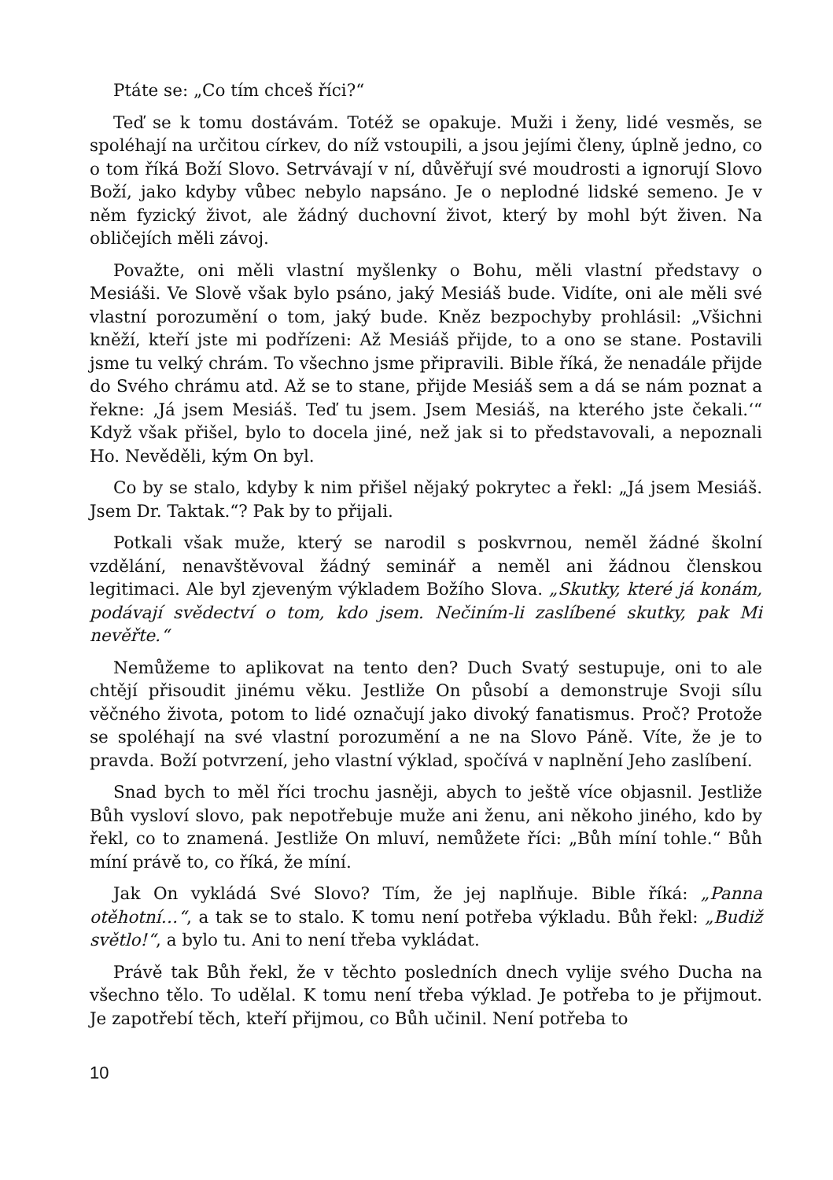Ptáte se: „Co tím chceš říci?“
Teď se k tomu dostávám. Totéž se opakuje. Muži i ženy, lidé vesměs, se spoléhají na určitou církev, do níž vstoupili, a jsou jejími členy, úplně jedno, co o tom říká Boží Slovo. Setrvávají v ní, důvěřují své moudrosti a ignorují Slovo Boží, jako kdyby vůbec nebylo napsáno. Je o neplodné lidské semeno. Je v něm fyzický život, ale žádný duchovní život, který by mohl být živen. Na obličejích měli závoj.
Považte, oni měli vlastní myšlenky o Bohu, měli vlastní představy o Mesiáši. Ve Slově však bylo psáno, jaký Mesiáš bude. Vidíte, oni ale měli své vlastní porozumění o tom, jaký bude. Kněz bezpochyby prohlásil: „Všichni kněží, kteří jste mi podřízeni: Až Mesiáš přijde, to a ono se stane. Postavili jsme tu velký chrám. To všechno jsme připravili. Bible říká, že nenadále přijde do Svého chrámu atd. Až se to stane, přijde Mesiáš sem a dá se nám poznat a řekne: ‚Já jsem Mesiáš. Teď tu jsem. Jsem Mesiáš, na kterého jste čekali.‘“ Když však přišel, bylo to docela jiné, než jak si to představovali, a nepoznali Ho. Nevěděli, kým On byl.
Co by se stalo, kdyby k nim přišel nějaký pokrytec a řekl: „Já jsem Mesiáš. Jsem Dr. Taktak.“? Pak by to přijali.
Potkali však muže, který se narodil s poskvrnou, neměl žádné školní vzdělání, nenavštěvoval žádný seminář a neměl ani žádnou členskou legitimaci. Ale byl zjeveným výkladem Božího Slova. „Skutky, které já konám, podávají svědectví o tom, kdo jsem. Nečiním-li zaslíbené skutky, pak Mi nevěřte.“
Nemůžeme to aplikovat na tento den? Duch Svatý sestupuje, oni to ale chtějí přisoudit jinému věku. Jestliže On působí a demonstruje Svoji sílu věčného života, potom to lidé označují jako divoký fanatismus. Proč? Protože se spoléhají na své vlastní porozumění a ne na Slovo Páně. Víte, že je to pravda. Boží potvrzení, jeho vlastní výklad, spočívá v naplnění Jeho zaslíbení.
Snad bych to měl říci trochu jasněji, abych to ještě více objasnil. Jestliže Bůh vysloví slovo, pak nepotřebuje muže ani ženu, ani někoho jiného, kdo by řekl, co to znamená. Jestliže On mluví, nemůžete říci: „Bůh míní tohle.“ Bůh míní právě to, co říká, že míní.
Jak On vykládá Své Slovo? Tím, že jej naplňuje. Bible říká: „Panna otěhotní…“, a tak se to stalo. K tomu není potřeba výkladu. Bůh řekl: „Budiž světlo!“, a bylo tu. Ani to není třeba vykládat.
Právě tak Bůh řekl, že v těchto posledních dnech vylije svého Ducha na všechno tělo. To udělal. K tomu není třeba výklad. Je potřeba to je přijmout. Je zapotřebí těch, kteří přijmou, co Bůh učinil. Není potřeba to
10